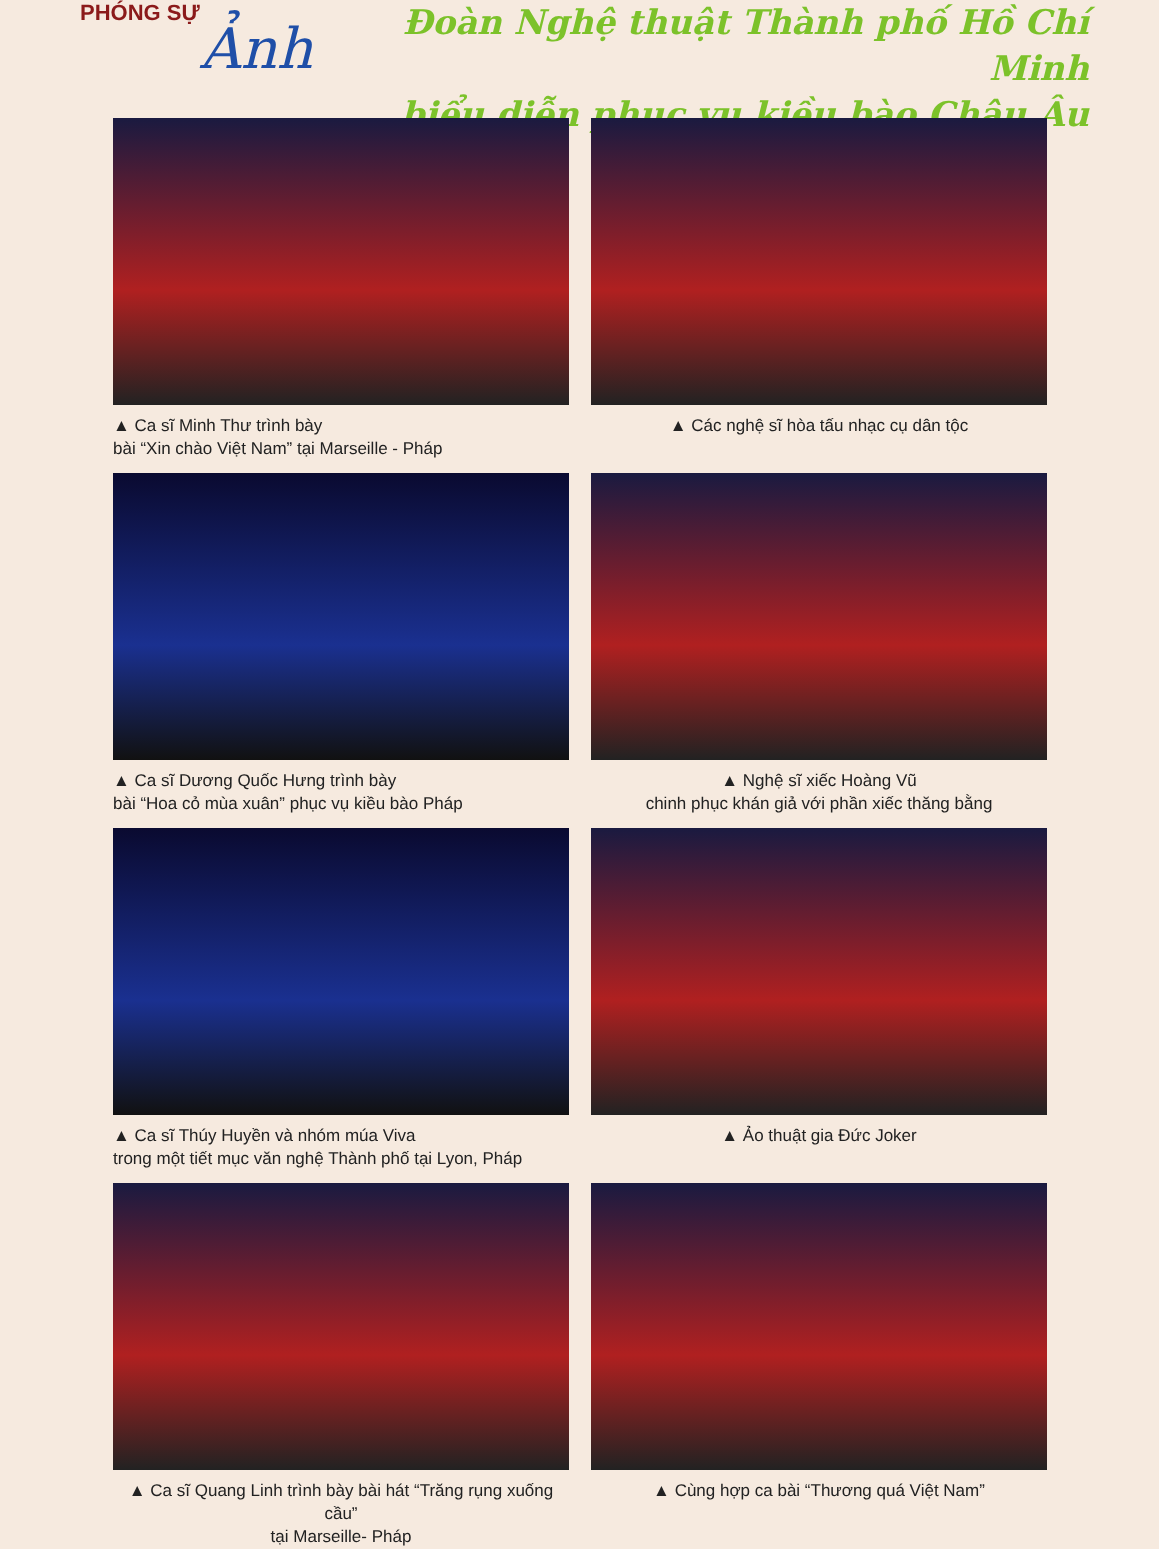PHÓNG SỰ
Ảnh
Đoàn Nghệ thuật Thành phố Hồ Chí Minh
biểu diễn phục vụ kiều bào Châu Âu
▲ Ca sĩ Minh Thư trình bày
bài “Xin chào Việt Nam” tại Marseille - Pháp
▲ Các nghệ sĩ hòa tấu nhạc cụ dân tộc
▲ Ca sĩ Dương Quốc Hưng trình bày
bài “Hoa cỏ mùa xuân” phục vụ kiều bào Pháp
▲ Nghệ sĩ xiếc Hoàng Vũ
chinh phục khán giả với phần xiếc thăng bằng
▲ Ca sĩ Thúy Huyền và nhóm múa Viva
trong một tiết mục văn nghệ Thành phố tại Lyon, Pháp
▲ Ảo thuật gia Đức Joker
▲ Ca sĩ Quang Linh trình bày bài hát “Trăng rụng xuống cầu”
tại Marseille- Pháp
▲ Cùng hợp ca bài “Thương quá Việt Nam”